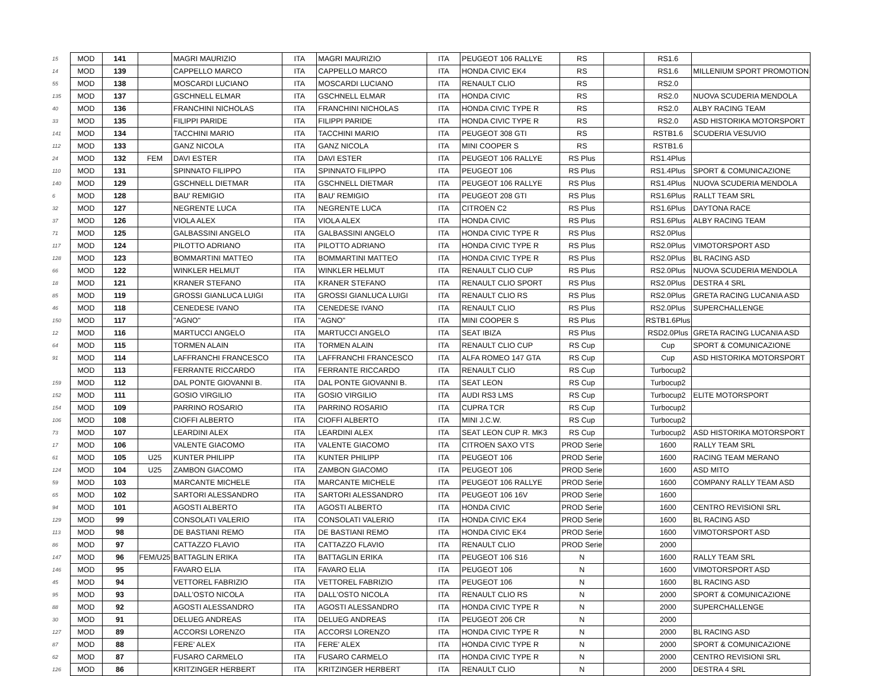| 15 | MOD | 141 | | MAGRI MAURIZIO | ITA | MAGRI MAURIZIO | ITA | PEUGEOT 106 RALLYE | RS | | RS1.6 | |
| 14 | MOD | 139 | | CAPPELLO MARCO | ITA | CAPPELLO MARCO | ITA | HONDA CIVIC EK4 | RS | | RS1.6 | MILLENIUM SPORT PROMOTION |
| 55 | MOD | 138 | | MOSCARDI LUCIANO | ITA | MOSCARDI LUCIANO | ITA | RENAULT CLIO | RS | | RS2.0 | |
| 135 | MOD | 137 | | GSCHNELL ELMAR | ITA | GSCHNELL ELMAR | ITA | HONDA CIVIC | RS | | RS2.0 | NUOVA SCUDERIA MENDOLA |
| 40 | MOD | 136 | | FRANCHINI NICHOLAS | ITA | FRANCHINI NICHOLAS | ITA | HONDA CIVIC TYPE R | RS | | RS2.0 | ALBY RACING TEAM |
| 33 | MOD | 135 | | FILIPPI PARIDE | ITA | FILIPPI PARIDE | ITA | HONDA CIVIC TYPE R | RS | | RS2.0 | ASD HISTORIKA MOTORSPORT |
| 141 | MOD | 134 | | TACCHINI MARIO | ITA | TACCHINI MARIO | ITA | PEUGEOT 308 GTI | RS | | RSTB1.6 | SCUDERIA VESUVIO |
| 112 | MOD | 133 | | GANZ NICOLA | ITA | GANZ NICOLA | ITA | MINI COOPER S | RS | | RSTB1.6 | |
| 24 | MOD | 132 | FEM | DAVI ESTER | ITA | DAVI ESTER | ITA | PEUGEOT 106 RALLYE | RS Plus | | RS1.4Plus | |
| 110 | MOD | 131 | | SPINNATO FILIPPO | ITA | SPINNATO FILIPPO | ITA | PEUGEOT 106 | RS Plus | | RS1.4Plus | SPORT & COMUNICAZIONE |
| 140 | MOD | 129 | | GSCHNELL DIETMAR | ITA | GSCHNELL DIETMAR | ITA | PEUGEOT 106 RALLYE | RS Plus | | RS1.4Plus | NUOVA SCUDERIA MENDOLA |
| 6 | MOD | 128 | | BAU' REMIGIO | ITA | BAU' REMIGIO | ITA | PEUGEOT 208 GTI | RS Plus | | RS1.6Plus | RALLT TEAM SRL |
| 32 | MOD | 127 | | NEGRENTE LUCA | ITA | NEGRENTE LUCA | ITA | CITROEN C2 | RS Plus | | RS1.6Plus | DAYTONA RACE |
| 37 | MOD | 126 | | VIOLA ALEX | ITA | VIOLA ALEX | ITA | HONDA CIVIC | RS Plus | | RS1.6Plus | ALBY RACING TEAM |
| 71 | MOD | 125 | | GALBASSINI ANGELO | ITA | GALBASSINI ANGELO | ITA | HONDA CIVIC TYPE R | RS Plus | | RS2.0Plus | |
| 117 | MOD | 124 | | PILOTTO ADRIANO | ITA | PILOTTO ADRIANO | ITA | HONDA CIVIC TYPE R | RS Plus | | RS2.0Plus | VIMOTORSPORT ASD |
| 128 | MOD | 123 | | BOMMARTINI MATTEO | ITA | BOMMARTINI MATTEO | ITA | HONDA CIVIC TYPE R | RS Plus | | RS2.0Plus | BL RACING ASD |
| 66 | MOD | 122 | | WINKLER HELMUT | ITA | WINKLER HELMUT | ITA | RENAULT CLIO CUP | RS Plus | | RS2.0Plus | NUOVA SCUDERIA MENDOLA |
| 18 | MOD | 121 | | KRANER STEFANO | ITA | KRANER STEFANO | ITA | RENAULT CLIO SPORT | RS Plus | | RS2.0Plus | DESTRA 4 SRL |
| 85 | MOD | 119 | | GROSSI GIANLUCA LUIGI | ITA | GROSSI GIANLUCA LUIGI | ITA | RENAULT CLIO RS | RS Plus | | RS2.0Plus | GRETA RACING LUCANIA ASD |
| 46 | MOD | 118 | | CENEDESE IVANO | ITA | CENEDESE IVANO | ITA | RENAULT CLIO | RS Plus | | RS2.0Plus | SUPERCHALLENGE |
| 150 | MOD | 117 | | "AGNO" | ITA | "AGNO" | ITA | MINI COOPER S | RS Plus | | RSTB1.6Plus | |
| 12 | MOD | 116 | | MARTUCCI ANGELO | ITA | MARTUCCI ANGELO | ITA | SEAT IBIZA | RS Plus | | RSD2.0Plus | GRETA RACING LUCANIA ASD |
| 64 | MOD | 115 | | TORMEN ALAIN | ITA | TORMEN ALAIN | ITA | RENAULT CLIO CUP | RS Cup | | Cup | SPORT & COMUNICAZIONE |
| 91 | MOD | 114 | | LAFFRANCHI FRANCESCO | ITA | LAFFRANCHI FRANCESCO | ITA | ALFA ROMEO 147 GTA | RS Cup | | Cup | ASD HISTORIKA MOTORSPORT |
| | MOD | 113 | | FERRANTE RICCARDO | ITA | FERRANTE RICCARDO | ITA | RENAULT CLIO | RS Cup | | Turbocup2 | |
| 159 | MOD | 112 | | DAL PONTE GIOVANNI B. | ITA | DAL PONTE GIOVANNI B. | ITA | SEAT LEON | RS Cup | | Turbocup2 | |
| 152 | MOD | 111 | | GOSIO VIRGILIO | ITA | GOSIO VIRGILIO | ITA | AUDI RS3 LMS | RS Cup | | Turbocup2 | ELITE MOTORSPORT |
| 154 | MOD | 109 | | PARRINO ROSARIO | ITA | PARRINO ROSARIO | ITA | CUPRA TCR | RS Cup | | Turbocup2 | |
| 106 | MOD | 108 | | CIOFFI ALBERTO | ITA | CIOFFI ALBERTO | ITA | MINI J.C.W. | RS Cup | | Turbocup2 | |
| 73 | MOD | 107 | | LEARDINI ALEX | ITA | LEARDINI ALEX | ITA | SEAT LEON CUP R. MK3 | RS Cup | | Turbocup2 | ASD HISTORIKA MOTORSPORT |
| 17 | MOD | 106 | | VALENTE GIACOMO | ITA | VALENTE GIACOMO | ITA | CITROEN SAXO VTS | PROD Serie | | 1600 | RALLY TEAM SRL |
| 61 | MOD | 105 | U25 | KUNTER PHILIPP | ITA | KUNTER PHILIPP | ITA | PEUGEOT 106 | PROD Serie | | 1600 | RACING TEAM MERANO |
| 124 | MOD | 104 | U25 | ZAMBON GIACOMO | ITA | ZAMBON GIACOMO | ITA | PEUGEOT 106 | PROD Serie | | 1600 | ASD MITO |
| 59 | MOD | 103 | | MARCANTE MICHELE | ITA | MARCANTE MICHELE | ITA | PEUGEOT 106 RALLYE | PROD Serie | | 1600 | COMPANY RALLY TEAM ASD |
| 65 | MOD | 102 | | SARTORI ALESSANDRO | ITA | SARTORI ALESSANDRO | ITA | PEUGEOT 106 16V | PROD Serie | | 1600 | |
| 94 | MOD | 101 | | AGOSTI ALBERTO | ITA | AGOSTI ALBERTO | ITA | HONDA CIVIC | PROD Serie | | 1600 | CENTRO REVISIONI SRL |
| 129 | MOD | 99 | | CONSOLATI VALERIO | ITA | CONSOLATI VALERIO | ITA | HONDA CIVIC EK4 | PROD Serie | | 1600 | BL RACING ASD |
| 113 | MOD | 98 | | DE BASTIANI REMO | ITA | DE BASTIANI REMO | ITA | HONDA CIVIC EK4 | PROD Serie | | 1600 | VIMOTORSPORT ASD |
| 86 | MOD | 97 | | CATTAZZO FLAVIO | ITA | CATTAZZO FLAVIO | ITA | RENAULT CLIO | PROD Serie | | 2000 | |
| 147 | MOD | 96 | FEM/U25 | BATTAGLIN ERIKA | ITA | BATTAGLIN ERIKA | ITA | PEUGEOT 106 S16 | N | | 1600 | RALLY TEAM SRL |
| 146 | MOD | 95 | | FAVARO ELIA | ITA | FAVARO ELIA | ITA | PEUGEOT 106 | N | | 1600 | VIMOTORSPORT ASD |
| 45 | MOD | 94 | | VETTOREL FABRIZIO | ITA | VETTOREL FABRIZIO | ITA | PEUGEOT 106 | N | | 1600 | BL RACING ASD |
| 95 | MOD | 93 | | DALL'OSTO NICOLA | ITA | DALL'OSTO NICOLA | ITA | RENAULT CLIO RS | N | | 2000 | SPORT & COMUNICAZIONE |
| 88 | MOD | 92 | | AGOSTI ALESSANDRO | ITA | AGOSTI ALESSANDRO | ITA | HONDA CIVIC TYPE R | N | | 2000 | SUPERCHALLENGE |
| 30 | MOD | 91 | | DELUEG ANDREAS | ITA | DELUEG ANDREAS | ITA | PEUGEOT 206 CR | N | | 2000 | |
| 127 | MOD | 89 | | ACCORSI LORENZO | ITA | ACCORSI LORENZO | ITA | HONDA CIVIC TYPE R | N | | 2000 | BL RACING ASD |
| 87 | MOD | 88 | | FERE' ALEX | ITA | FERE' ALEX | ITA | HONDA CIVIC TYPE R | N | | 2000 | SPORT & COMUNICAZIONE |
| 62 | MOD | 87 | | FUSARO CARMELO | ITA | FUSARO CARMELO | ITA | HONDA CIVIC TYPE R | N | | 2000 | CENTRO REVISIONI SRL |
| 126 | MOD | 86 | | KRITZINGER HERBERT | ITA | KRITZINGER HERBERT | ITA | RENAULT CLIO | N | | 2000 | DESTRA 4 SRL |